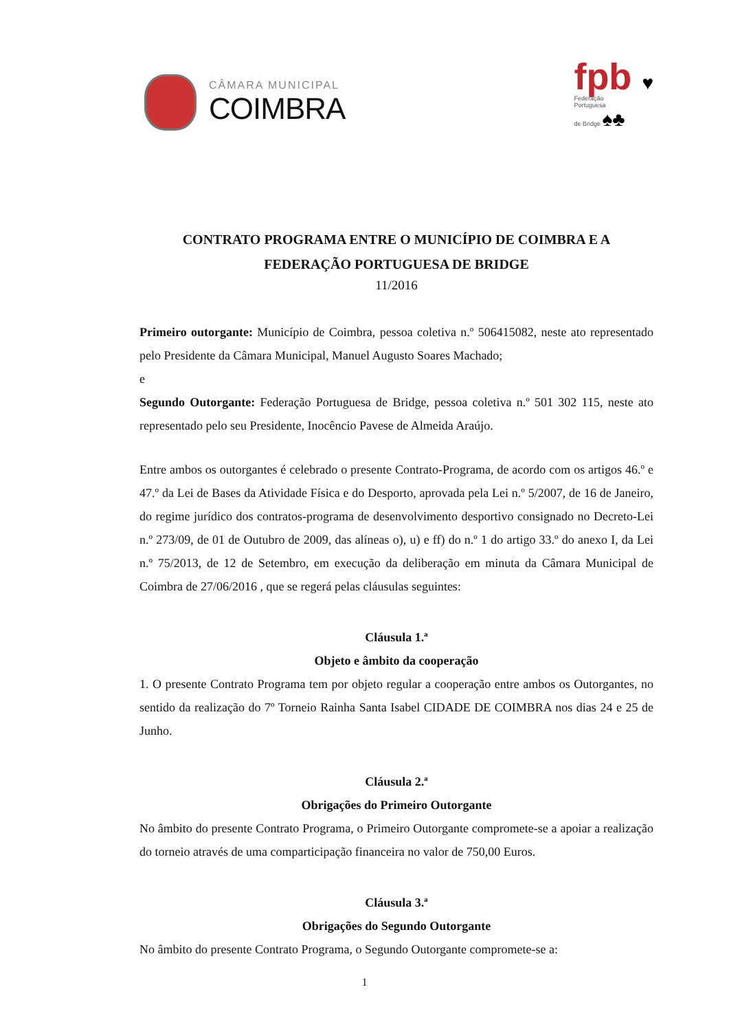CÂMARA MUNICIPAL
COIMBRA
fpb ♥
Federação
Portuguesa
de Bridge ♠♣
CONTRATO PROGRAMA ENTRE O MUNICÍPIO DE COIMBRA E A FEDERAÇÃO PORTUGUESA DE BRIDGE
11/2016
Primeiro outorgante: Município de Coimbra, pessoa coletiva n.º 506415082, neste ato representado pelo Presidente da Câmara Municipal, Manuel Augusto Soares Machado;
e
Segundo Outorgante: Federação Portuguesa de Bridge, pessoa coletiva n.º 501 302 115, neste ato representado pelo seu Presidente, Inocêncio Pavese de Almeida Araújo.
Entre ambos os outorgantes é celebrado o presente Contrato-Programa, de acordo com os artigos 46.º e 47.º da Lei de Bases da Atividade Física e do Desporto, aprovada pela Lei n.º 5/2007, de 16 de Janeiro, do regime jurídico dos contratos-programa de desenvolvimento desportivo consignado no Decreto-Lei n.º 273/09, de 01 de Outubro de 2009, das alíneas o), u) e ff) do n.º 1 do artigo 33.º do anexo I, da Lei n.º 75/2013, de 12 de Setembro, em execução da deliberação em minuta da Câmara Municipal de Coimbra de 27/06/2016 , que se regerá pelas cláusulas seguintes:
Cláusula 1.ª
Objeto e âmbito da cooperação
1. O presente Contrato Programa tem por objeto regular a cooperação entre ambos os Outorgantes, no sentido da realização do 7º Torneio Rainha Santa Isabel CIDADE DE COIMBRA nos dias 24 e 25 de Junho.
Cláusula 2.ª
Obrigações do Primeiro Outorgante
No âmbito do presente Contrato Programa, o Primeiro Outorgante compromete-se a apoiar a realização do torneio através de uma comparticipação financeira no valor de 750,00 Euros.
Cláusula 3.ª
Obrigações do Segundo Outorgante
No âmbito do presente Contrato Programa, o Segundo Outorgante compromete-se a:
1